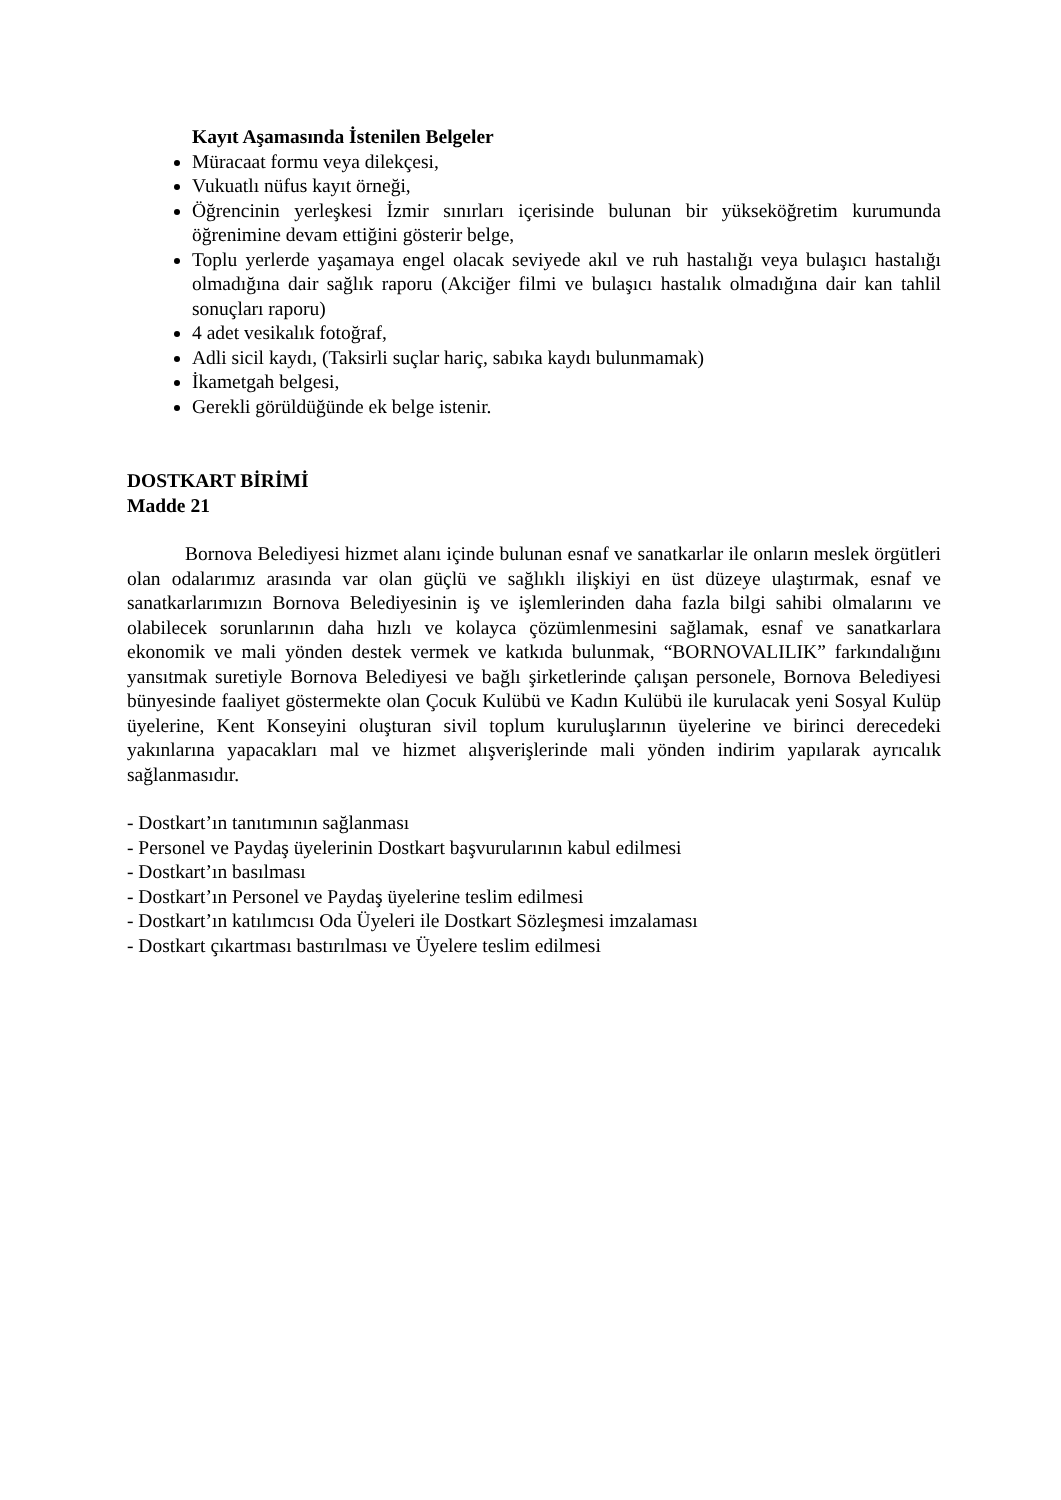Kayıt Aşamasında İstenilen Belgeler
Müracaat formu veya dilekçesi,
Vukuatlı nüfus kayıt örneği,
Öğrencinin yerleşkesi İzmir sınırları içerisinde bulunan bir yükseköğretim kurumunda öğrenimine devam ettiğini gösterir belge,
Toplu yerlerde yaşamaya engel olacak seviyede akıl ve ruh hastalığı veya bulaşıcı hastalığı olmadığına dair sağlık raporu (Akciğer filmi ve bulaşıcı hastalık olmadığına dair kan tahlil sonuçları raporu)
4 adet vesikalık fotoğraf,
Adli sicil kaydı, (Taksirli suçlar hariç, sabıka kaydı bulunmamak)
İkametgah belgesi,
Gerekli görüldüğünde ek belge istenir.
DOSTKART BİRİMİ
Madde 21
Bornova Belediyesi hizmet alanı içinde bulunan esnaf ve sanatkarlar ile onların meslek örgütleri olan odalarımız arasında var olan güçlü ve sağlıklı ilişkiyi en üst düzeye ulaştırmak, esnaf ve sanatkarlarımızın Bornova Belediyesinin iş ve işlemlerinden daha fazla bilgi sahibi olmalarını ve olabilecek sorunlarının daha hızlı ve kolayca çözümlenmesini sağlamak, esnaf ve sanatkarlara ekonomik ve mali yönden destek vermek ve katkıda bulunmak, “BORNOVALILIK” farkındalığını yansıtmak suretiyle Bornova Belediyesi ve bağlı şirketlerinde çalışan personele, Bornova Belediyesi bünyesinde faaliyet göstermekte olan Çocuk Kulübü ve Kadın Kulübü ile kurulacak yeni Sosyal Kulüp üyelerine, Kent Konseyini oluşturan sivil toplum kuruluşlarının üyelerine ve birinci derecedeki yakınlarına yapacakları mal ve hizmet alışverişlerinde mali yönden indirim yapılarak ayrıcalık sağlanmasıdır.
- Dostkart’ın tanıtımının sağlanması
- Personel ve Paydaş üyelerinin Dostkart başvurularının kabul edilmesi
- Dostkart’ın basılması
- Dostkart’ın Personel ve Paydaş üyelerine teslim edilmesi
- Dostkart’ın katılımcısı Oda Üyeleri ile Dostkart Sözleşmesi imzalaması
- Dostkart çıkartması bastırılması ve Üyelere teslim edilmesi